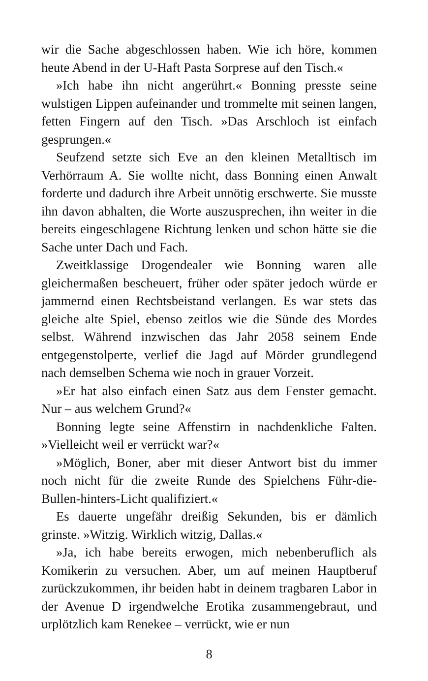wir die Sache abgeschlossen haben. Wie ich höre, kommen heute Abend in der U-Haft Pasta Sorprese auf den Tisch.«
»Ich habe ihn nicht angerührt.« Bonning presste seine wulstigen Lippen aufeinander und trommelte mit seinen langen, fetten Fingern auf den Tisch. »Das Arschloch ist einfach gesprungen.«
Seufzend setzte sich Eve an den kleinen Metalltisch im Verhörraum A. Sie wollte nicht, dass Bonning einen Anwalt forderte und dadurch ihre Arbeit unnötig erschwerte. Sie musste ihn davon abhalten, die Worte auszusprechen, ihn weiter in die bereits eingeschlagene Richtung lenken und schon hätte sie die Sache unter Dach und Fach.
Zweitklassige Drogendealer wie Bonning waren alle gleichermaßen bescheuert, früher oder später jedoch würde er jammernd einen Rechtsbeistand verlangen. Es war stets das gleiche alte Spiel, ebenso zeitlos wie die Sünde des Mordes selbst. Während inzwischen das Jahr 2058 seinem Ende entgegenstolperte, verlief die Jagd auf Mörder grundlegend nach demselben Schema wie noch in grauer Vorzeit.
»Er hat also einfach einen Satz aus dem Fenster gemacht. Nur – aus welchem Grund?«
Bonning legte seine Affenstirn in nachdenkliche Falten. »Vielleicht weil er verrückt war?«
»Möglich, Boner, aber mit dieser Antwort bist du immer noch nicht für die zweite Runde des Spielchens Führ-die-Bullen-hinters-Licht qualifiziert.«
Es dauerte ungefähr dreißig Sekunden, bis er dämlich grinste. »Witzig. Wirklich witzig, Dallas.«
»Ja, ich habe bereits erwogen, mich nebenberuflich als Komikerin zu versuchen. Aber, um auf meinen Hauptberuf zurückzukommen, ihr beiden habt in deinem tragbaren Labor in der Avenue D irgendwelche Erotika zusammengebraut, und urplötzlich kam Renekee – verrückt, wie er nun
8